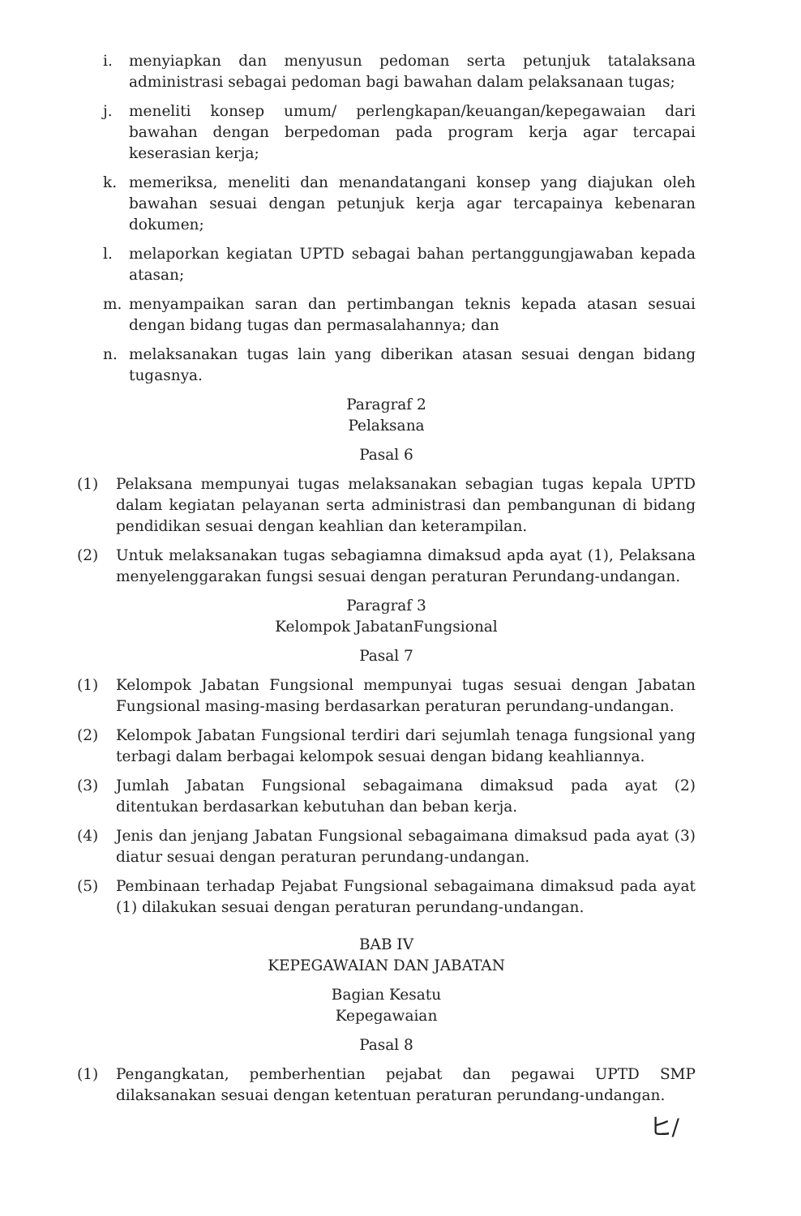i. menyiapkan dan menyusun pedoman serta petunjuk tatalaksana administrasi sebagai pedoman bagi bawahan dalam pelaksanaan tugas;
j. meneliti konsep umum/ perlengkapan/keuangan/kepegawaian dari bawahan dengan berpedoman pada program kerja agar tercapai keserasian kerja;
k. memeriksa, meneliti dan menandatangani konsep yang diajukan oleh bawahan sesuai dengan petunjuk kerja agar tercapainya kebenaran dokumen;
l. melaporkan kegiatan UPTD sebagai bahan pertanggungjawaban kepada atasan;
m. menyampaikan saran dan pertimbangan teknis kepada atasan sesuai dengan bidang tugas dan permasalahannya; dan
n. melaksanakan tugas lain yang diberikan atasan sesuai dengan bidang tugasnya.
Paragraf 2
Pelaksana
Pasal 6
(1) Pelaksana mempunyai tugas melaksanakan sebagian tugas kepala UPTD dalam kegiatan pelayanan serta administrasi dan pembangunan di bidang pendidikan sesuai dengan keahlian dan keterampilan.
(2) Untuk melaksanakan tugas sebagiamna dimaksud apda ayat (1), Pelaksana menyelenggarakan fungsi sesuai dengan peraturan Perundang-undangan.
Paragraf 3
Kelompok JabatanFungsional
Pasal 7
(1) Kelompok Jabatan Fungsional mempunyai tugas sesuai dengan Jabatan Fungsional masing-masing berdasarkan peraturan perundang-undangan.
(2) Kelompok Jabatan Fungsional terdiri dari sejumlah tenaga fungsional yang terbagi dalam berbagai kelompok sesuai dengan bidang keahliannya.
(3) Jumlah Jabatan Fungsional sebagaimana dimaksud pada ayat (2) ditentukan berdasarkan kebutuhan dan beban kerja.
(4) Jenis dan jenjang Jabatan Fungsional sebagaimana dimaksud pada ayat (3) diatur sesuai dengan peraturan perundang-undangan.
(5) Pembinaan terhadap Pejabat Fungsional sebagaimana dimaksud pada ayat (1) dilakukan sesuai dengan peraturan perundang-undangan.
BAB IV
KEPEGAWAIAN DAN JABATAN
Bagian Kesatu
Kepegawaian
Pasal 8
(1) Pengangkatan, pemberhentian pejabat dan pegawai UPTD SMP dilaksanakan sesuai dengan ketentuan peraturan perundang-undangan.
ヒ/